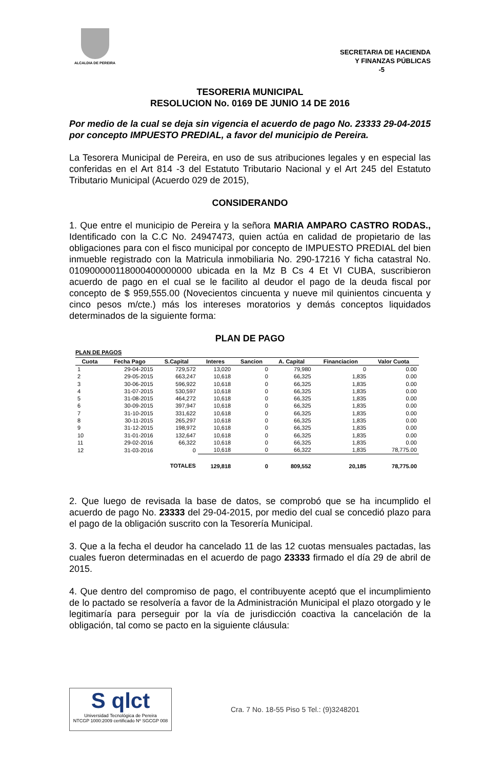ALCALDIA DE PEREIRA
SECRETARIA DE HACIENDA
Y FINANZAS PÚBLICAS
-5
TESORERIA MUNICIPAL
RESOLUCION No. 0169 DE JUNIO 14 DE 2016
Por medio de la cual se deja sin vigencia el acuerdo de pago No. 23333 29-04-2015 por concepto IMPUESTO PREDIAL, a favor del municipio de Pereira.
La Tesorera Municipal de Pereira, en uso de sus atribuciones legales y en especial las conferidas en el Art 814 -3 del Estatuto Tributario Nacional y el Art 245 del Estatuto Tributario Municipal (Acuerdo 029 de 2015),
CONSIDERANDO
1. Que entre el municipio de Pereira y la señora MARIA AMPARO CASTRO RODAS., Identificado con la C.C No. 24947473, quien actúa en calidad de propietario de las obligaciones para con el fisco municipal por concepto de IMPUESTO PREDIAL del bien inmueble registrado con la Matricula inmobiliaria No. 290-17216 Y ficha catastral No. 010900000118000400000000 ubicada en la Mz B Cs 4 Et VI CUBA, suscribieron acuerdo de pago en el cual se le facilito al deudor el pago de la deuda fiscal por concepto de $ 959,555.00 (Novecientos cincuenta y nueve mil quinientos cincuenta y cinco pesos m/cte.) más los intereses moratorios y demás conceptos liquidados determinados de la siguiente forma:
PLAN DE PAGO
PLAN DE PAGOS
| Cuota | Fecha Pago | S.Capital | Interes | Sancion | A. Capital | Financiacion | Valor Cuota |
| --- | --- | --- | --- | --- | --- | --- | --- |
| 1 | 29-04-2015 | 729,572 | 13,020 | 0 | 79,980 | 0 | 0.00 |
| 2 | 29-05-2015 | 663,247 | 10,618 | 0 | 66,325 | 1,835 | 0.00 |
| 3 | 30-06-2015 | 596,922 | 10,618 | 0 | 66,325 | 1,835 | 0.00 |
| 4 | 31-07-2015 | 530,597 | 10,618 | 0 | 66,325 | 1,835 | 0.00 |
| 5 | 31-08-2015 | 464,272 | 10,618 | 0 | 66,325 | 1,835 | 0.00 |
| 6 | 30-09-2015 | 397,947 | 10,618 | 0 | 66,325 | 1,835 | 0.00 |
| 7 | 31-10-2015 | 331,622 | 10,618 | 0 | 66,325 | 1,835 | 0.00 |
| 8 | 30-11-2015 | 265,297 | 10,618 | 0 | 66,325 | 1,835 | 0.00 |
| 9 | 31-12-2015 | 198,972 | 10,618 | 0 | 66,325 | 1,835 | 0.00 |
| 10 | 31-01-2016 | 132,647 | 10,618 | 0 | 66,325 | 1,835 | 0.00 |
| 11 | 29-02-2016 | 66,322 | 10,618 | 0 | 66,325 | 1,835 | 0.00 |
| 12 | 31-03-2016 | 0 | 10,618 | 0 | 66,322 | 1,835 | 78,775.00 |
| | | TOTALES | 129,818 | 0 | 809,552 | 20,185 | 78,775.00 |
2. Que luego de revisada la base de datos, se comprobó que se ha incumplido el acuerdo de pago No. 23333 del 29-04-2015, por medio del cual se concedió plazo para el pago de la obligación suscrito con la Tesorería Municipal.
3. Que a la fecha el deudor ha cancelado 11 de las 12 cuotas mensuales pactadas, las cuales fueron determinadas en el acuerdo de pago 23333 firmado el día 29 de abril de 2015.
4. Que dentro del compromiso de pago, el contribuyente aceptó que el incumplimiento de lo pactado se resolvería a favor de la Administración Municipal el plazo otorgado y le legitimaría para perseguir por la vía de jurisdicción coactiva la cancelación de la obligación, tal como se pacto en la siguiente cláusula:
S qlct
Universidad Tecnológica de Pereira
NTCGP 1000:2009 certificado Nº SGCGP 008
Cra. 7 No. 18-55 Piso 5 Tel.: (9)3248201